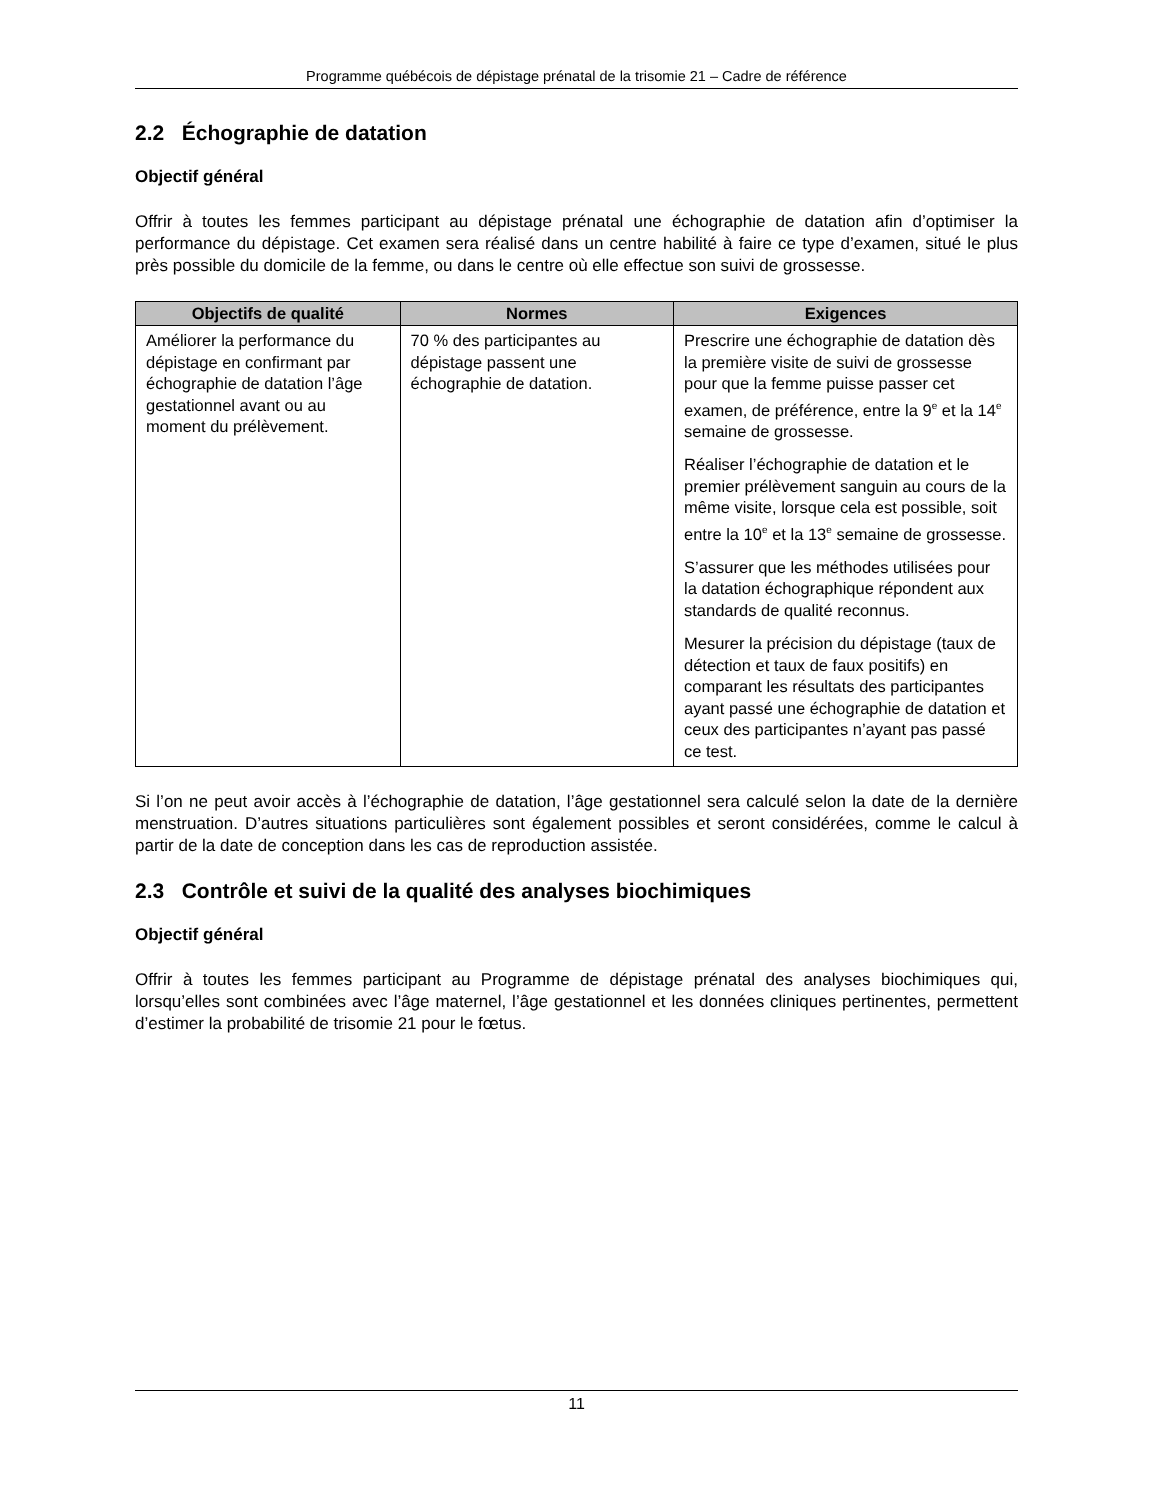Programme québécois de dépistage prénatal de la trisomie 21 – Cadre de référence
2.2 Échographie de datation
Objectif général
Offrir à toutes les femmes participant au dépistage prénatal une échographie de datation afin d’optimiser la performance du dépistage. Cet examen sera réalisé dans un centre habilité à faire ce type d’examen, situé le plus près possible du domicile de la femme, ou dans le centre où elle effectue son suivi de grossesse.
| Objectifs de qualité | Normes | Exigences |
| --- | --- | --- |
| Améliorer la performance du dépistage en confirmant par échographie de datation l’âge gestationnel avant ou au moment du prélèvement. | 70 % des participantes au dépistage passent une échographie de datation. | Prescrire une échographie de datation dès la première visite de suivi de grossesse pour que la femme puisse passer cet examen, de préférence, entre la 9<sup>e</sup> et la 14<sup>e</sup> semaine de grossesse. Réaliser l’échographie de datation et le premier prélèvement sanguin au cours de la même visite, lorsque cela est possible, soit entre la 10<sup>e</sup> et la 13<sup>e</sup> semaine de grossesse. S’assurer que les méthodes utilisées pour la datation échographique répondent aux standards de qualité reconnus. Mesurer la précision du dépistage (taux de détection et taux de faux positifs) en comparant les résultats des participantes ayant passé une échographie de datation et ceux des participantes n’ayant pas passé ce test. |
Si l’on ne peut avoir accès à l’échographie de datation, l’âge gestationnel sera calculé selon la date de la dernière menstruation. D’autres situations particulières sont également possibles et seront considérées, comme le calcul à partir de la date de conception dans les cas de reproduction assistée.
2.3 Contrôle et suivi de la qualité des analyses biochimiques
Objectif général
Offrir à toutes les femmes participant au Programme de dépistage prénatal des analyses biochimiques qui, lorsqu’elles sont combinées avec l’âge maternel, l’âge gestationnel et les données cliniques pertinentes, permettent d’estimer la probabilité de trisomie 21 pour le fœtus.
11